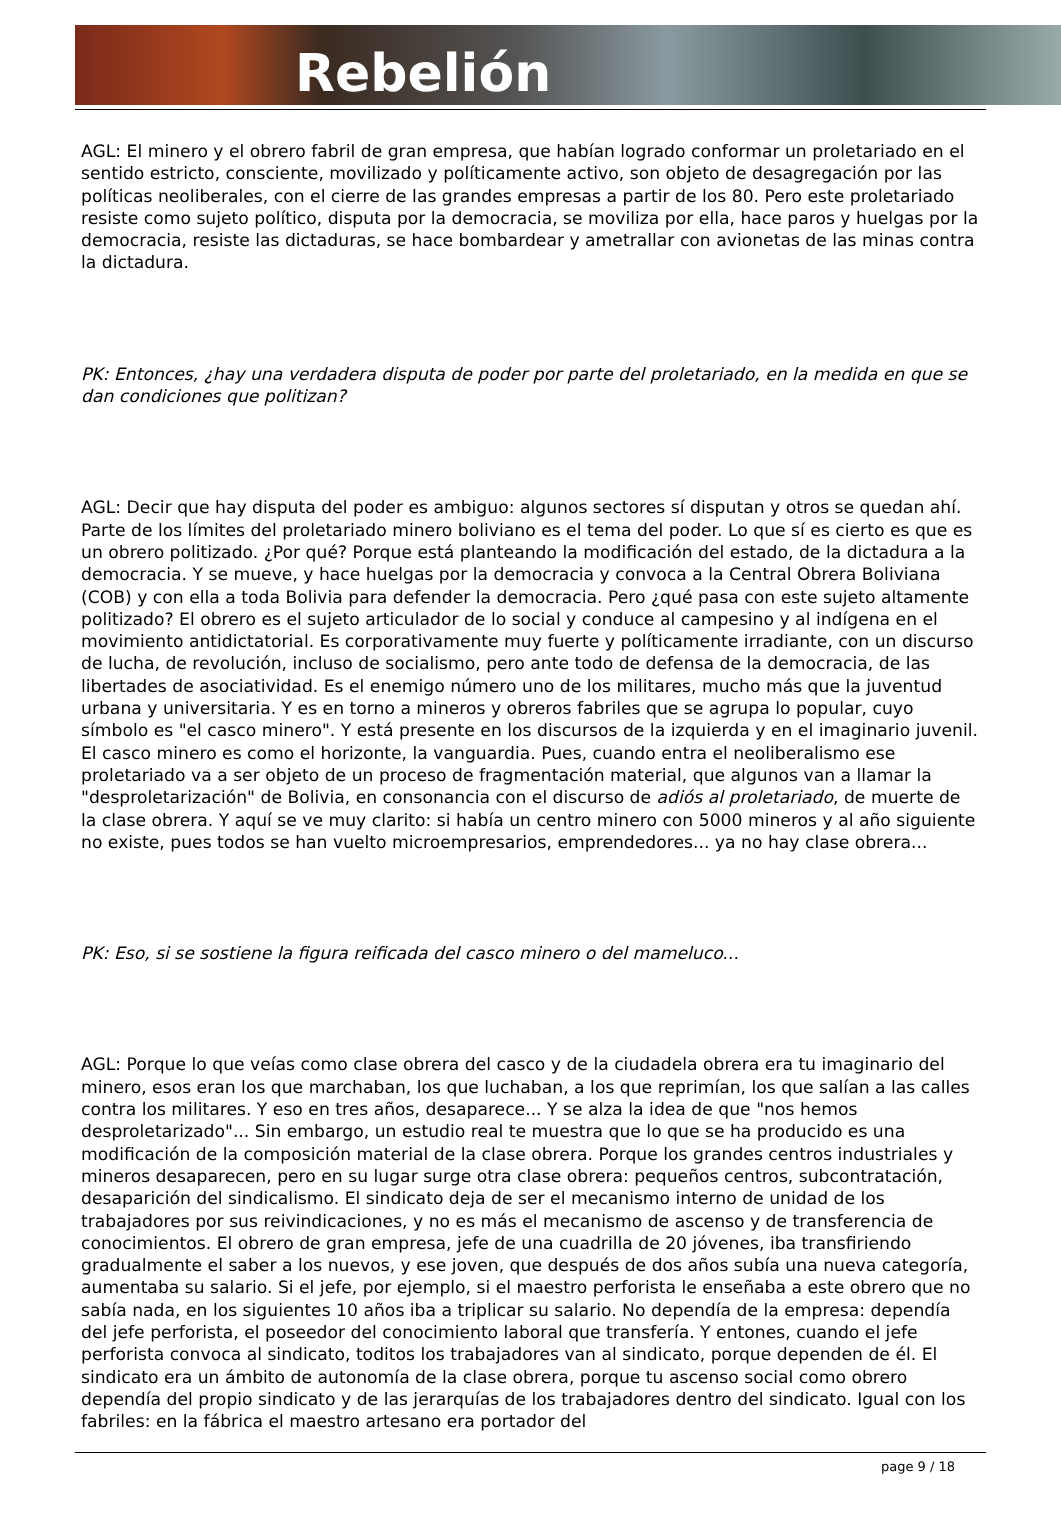Rebelión
AGL: El minero y el obrero fabril de gran empresa, que habían logrado conformar un proletariado en el sentido estricto, consciente, movilizado y políticamente activo, son objeto de desagregación por las políticas neoliberales, con el cierre de las grandes empresas a partir de los 80. Pero este proletariado resiste como sujeto político, disputa por la democracia, se moviliza por ella, hace paros y huelgas por la democracia, resiste las dictaduras, se hace bombardear y ametrallar con avionetas de las minas contra la dictadura.
PK: Entonces, ¿hay una verdadera disputa de poder por parte del proletariado, en la medida en que se dan condiciones que politizan?
AGL: Decir que hay disputa del poder es ambiguo: algunos sectores sí disputan y otros se quedan ahí. Parte de los límites del proletariado minero boliviano es el tema del poder. Lo que sí es cierto es que es un obrero politizado. ¿Por qué? Porque está planteando la modificación del estado, de la dictadura a la democracia. Y se mueve, y hace huelgas por la democracia y convoca a la Central Obrera Boliviana (COB) y con ella a toda Bolivia para defender la democracia. Pero ¿qué pasa con este sujeto altamente politizado? El obrero es el sujeto articulador de lo social y conduce al campesino y al indígena en el movimiento antidictatorial. Es corporativamente muy fuerte y políticamente irradiante, con un discurso de lucha, de revolución, incluso de socialismo, pero ante todo de defensa de la democracia, de las libertades de asociatividad. Es el enemigo número uno de los militares, mucho más que la juventud urbana y universitaria. Y es en torno a mineros y obreros fabriles que se agrupa lo popular, cuyo símbolo es "el casco minero". Y está presente en los discursos de la izquierda y en el imaginario juvenil. El casco minero es como el horizonte, la vanguardia. Pues, cuando entra el neoliberalismo ese proletariado va a ser objeto de un proceso de fragmentación material, que algunos van a llamar la "desproletarización" de Bolivia, en consonancia con el discurso de adiós al proletariado, de muerte de la clase obrera. Y aquí se ve muy clarito: si había un centro minero con 5000 mineros y al año siguiente no existe, pues todos se han vuelto microempresarios, emprendedores... ya no hay clase obrera...
PK: Eso, si se sostiene la figura reificada del casco minero o del mameluco...
AGL: Porque lo que veías como clase obrera del casco y de la ciudadela obrera era tu imaginario del minero, esos eran los que marchaban, los que luchaban, a los que reprimían, los que salían a las calles contra los militares. Y eso en tres años, desaparece... Y se alza la idea de que "nos hemos desproletarizado"... Sin embargo, un estudio real te muestra que lo que se ha producido es una modificación de la composición material de la clase obrera. Porque los grandes centros industriales y mineros desaparecen, pero en su lugar surge otra clase obrera: pequeños centros, subcontratación, desaparición del sindicalismo. El sindicato deja de ser el mecanismo interno de unidad de los trabajadores por sus reivindicaciones, y no es más el mecanismo de ascenso y de transferencia de conocimientos. El obrero de gran empresa, jefe de una cuadrilla de 20 jóvenes, iba transfiriendo gradualmente el saber a los nuevos, y ese joven, que después de dos años subía una nueva categoría, aumentaba su salario. Si el jefe, por ejemplo, si el maestro perforista le enseñaba a este obrero que no sabía nada, en los siguientes 10 años iba a triplicar su salario. No dependía de la empresa: dependía del jefe perforista, el poseedor del conocimiento laboral que transfería. Y entones, cuando el jefe perforista convoca al sindicato, toditos los trabajadores van al sindicato, porque dependen de él. El sindicato era un ámbito de autonomía de la clase obrera, porque tu ascenso social como obrero dependía del propio sindicato y de las jerarquías de los trabajadores dentro del sindicato. Igual con los fabriles: en la fábrica el maestro artesano era portador del
page 9 / 18